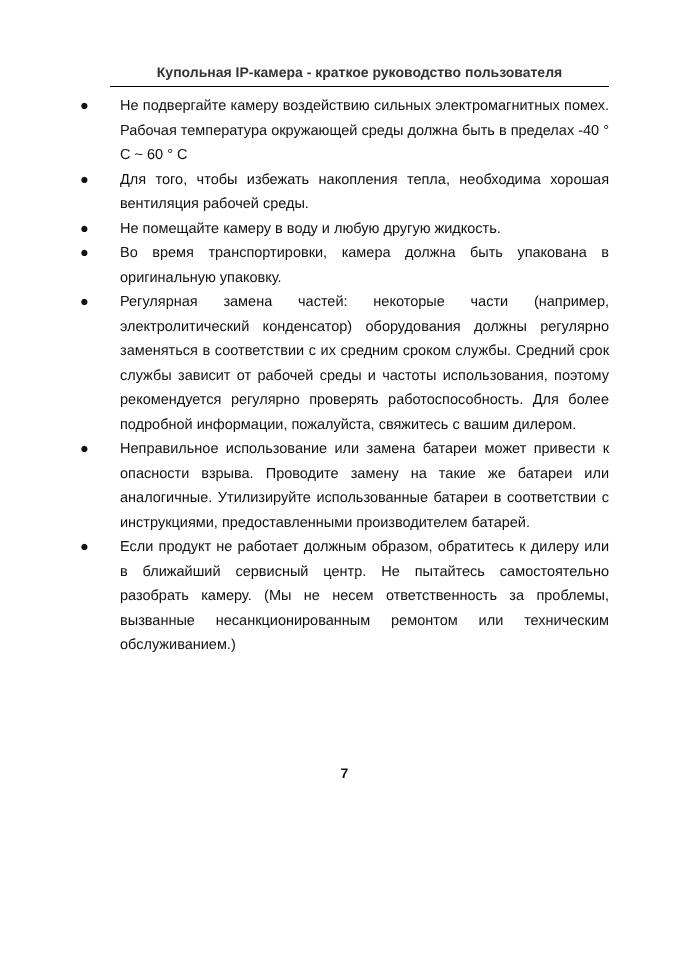Купольная IP-камера - краткое руководство пользователя
● Не подвергайте камеру воздействию сильных электромагнитных помех. Рабочая температура окружающей среды должна быть в пределах -40 ° C ~ 60 ° C
● Для того, чтобы избежать накопления тепла, необходима хорошая вентиляция рабочей среды.
● Не помещайте камеру в воду и любую другую жидкость.
● Во время транспортировки, камера должна быть упакована в оригинальную упаковку.
● Регулярная замена частей: некоторые части (например, электролитический конденсатор) оборудования должны регулярно заменяться в соответствии с их средним сроком службы. Средний срок службы зависит от рабочей среды и частоты использования, поэтому рекомендуется регулярно проверять работоспособность. Для более подробной информации, пожалуйста, свяжитесь с вашим дилером.
● Неправильное использование или замена батареи может привести к опасности взрыва. Проводите замену на такие же батареи или аналогичные. Утилизируйте использованные батареи в соответствии с инструкциями, предоставленными производителем батарей.
● Если продукт не работает должным образом, обратитесь к дилеру или в ближайший сервисный центр. Не пытайтесь самостоятельно разобрать камеру. (Мы не несем ответственность за проблемы, вызванные несанкционированным ремонтом или техническим обслуживанием.)
7